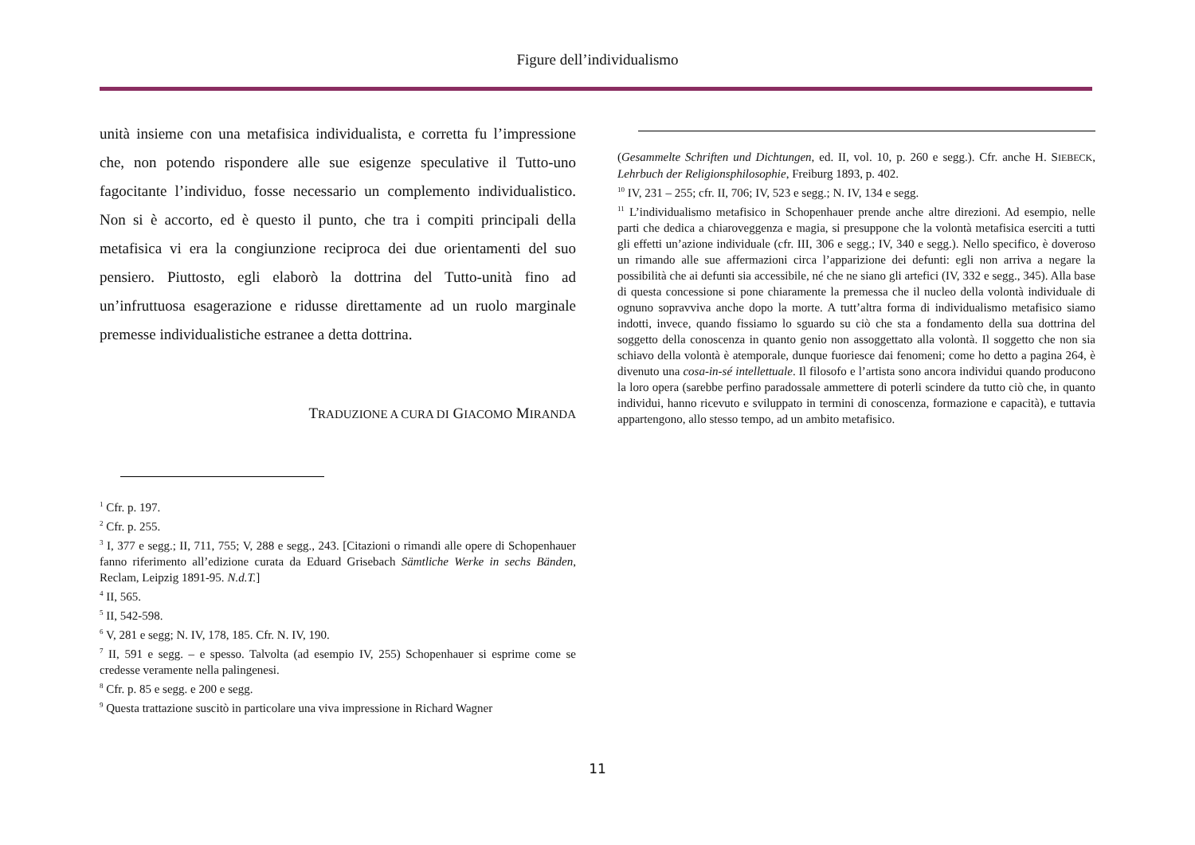Figure dell’individualismo
unità insieme con una metafisica individualista, e corretta fu l’impressione che, non potendo rispondere alle sue esigenze speculative il Tutto-uno fagocitante l’individuo, fosse necessario un complemento individualistico. Non si è accorto, ed è questo il punto, che tra i compiti principali della metafisica vi era la congiunzione reciproca dei due orientamenti del suo pensiero. Piuttosto, egli elaborò la dottrina del Tutto-unità fino ad un’infruttuosa esagerazione e ridusse direttamente ad un ruolo marginale premesse individualistiche estranee a detta dottrina.
TRADUZIONE A CURA DI GIACOMO MIRANDA
<sup>1</sup> Cfr. p. 197.
<sup>2</sup> Cfr. p. 255.
<sup>3</sup> I, 377 e segg.; II, 711, 755; V, 288 e segg., 243. [Citazioni o rimandi alle opere di Schopenhauer fanno riferimento all’edizione curata da Eduard Grisebach Sämtliche Werke in sechs Bänden, Reclam, Leipzig 1891-95. N.d.T.]
<sup>4</sup> II, 565.
<sup>5</sup> II, 542-598.
<sup>6</sup> V, 281 e segg; N. IV, 178, 185. Cfr. N. IV, 190.
<sup>7</sup> II, 591 e segg. – e spesso. Talvolta (ad esempio IV, 255) Schopenhauer si esprime come se credesse veramente nella palingenesi.
<sup>8</sup> Cfr. p. 85 e segg. e 200 e segg.
<sup>9</sup> Questa trattazione suscitò in particolare una viva impressione in Richard Wagner
(Gesammelte Schriften und Dichtungen, ed. II, vol. 10, p. 260 e segg.). Cfr. anche H. SIEBECK, Lehrbuch der Religionsphilosophie, Freiburg 1893, p. 402.
<sup>10</sup> IV, 231 – 255; cfr. II, 706; IV, 523 e segg.; N. IV, 134 e segg.
<sup>11</sup> L’individualismo metafisico in Schopenhauer prende anche altre direzioni. Ad esempio, nelle parti che dedica a chiaroveggenza e magia, si presuppone che la volontà metafisica eserciti a tutti gli effetti un’azione individuale (cfr. III, 306 e segg.; IV, 340 e segg.). Nello specifico, è doveroso un rimando alle sue affermazioni circa l’apparizione dei defunti: egli non arriva a negare la possibilità che ai defunti sia accessibile, né che ne siano gli artefici (IV, 332 e segg., 345). Alla base di questa concessione si pone chiaramente la premessa che il nucleo della volontà individuale di ognuno sopravviva anche dopo la morte. A tutt’altra forma di individualismo metafisico siamo indotti, invece, quando fissiamo lo sguardo su ciò che sta a fondamento della sua dottrina del soggetto della conoscenza in quanto genio non assoggettato alla volontà. Il soggetto che non sia schiavo della volontà è atemporale, dunque fuoriesce dai fenomeni; come ho detto a pagina 264, è divenuto una cosa-in-sé intellettuale. Il filosofo e l’artista sono ancora individui quando producono la loro opera (sarebbe perfino paradossale ammettere di poterli scindere da tutto ciò che, in quanto individui, hanno ricevuto e sviluppato in termini di conoscenza, formazione e capacità), e tuttavia appartengono, allo stesso tempo, ad un ambito metafisico.
11